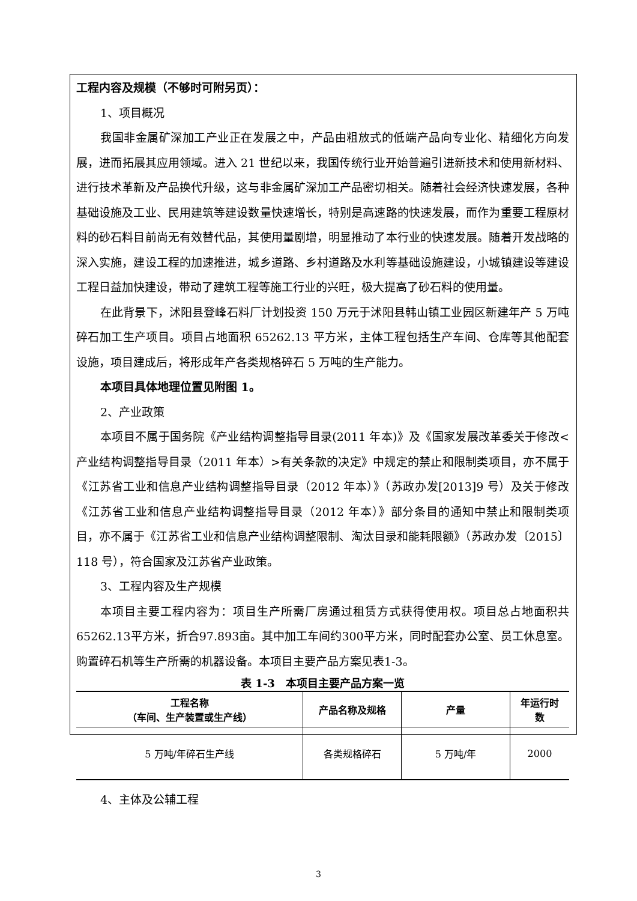工程内容及规模（不够时可附另页）：
1、项目概况
我国非金属矿深加工产业正在发展之中，产品由粗放式的低端产品向专业化、精细化方向发展，进而拓展其应用领域。进入 21 世纪以来，我国传统行业开始普遍引进新技术和使用新材料、进行技术革新及产品换代升级，这与非金属矿深加工产品密切相关。随着社会经济快速发展，各种基础设施及工业、民用建筑等建设数量快速增长，特别是高速路的快速发展，而作为重要工程原材料的砂石料目前尚无有效替代品，其使用量剧增，明显推动了本行业的快速发展。随着开发战略的深入实施，建设工程的加速推进，城乡道路、乡村道路及水利等基础设施建设，小城镇建设等建设工程日益加快建设，带动了建筑工程等施工行业的兴旺，极大提高了砂石料的使用量。
在此背景下，沭阳县登峰石料厂计划投资 150 万元于沭阳县韩山镇工业园区新建年产 5 万吨碎石加工生产项目。项目占地面积 65262.13 平方米，主体工程包括生产车间、仓库等其他配套设施，项目建成后，将形成年产各类规格碎石 5 万吨的生产能力。
本项目具体地理位置见附图 1。
2、产业政策
本项目不属于国务院《产业结构调整指导目录(2011 年本)》及《国家发展改革委关于修改<产业结构调整指导目录（2011 年本）>有关条款的决定》中规定的禁止和限制类项目，亦不属于《江苏省工业和信息产业结构调整指导目录（2012 年本）》（苏政办发[2013]9 号）及关于修改《江苏省工业和信息产业结构调整指导目录（2012 年本）》部分条目的通知中禁止和限制类项目，亦不属于《江苏省工业和信息产业结构调整限制、淘汰目录和能耗限额》（苏政办发〔2015〕118 号），符合国家及江苏省产业政策。
3、工程内容及生产规模
本项目主要工程内容为：项目生产所需厂房通过租赁方式获得使用权。项目总占地面积共65262.13平方米，折合97.893亩。其中加工车间约300平方米，同时配套办公室、员工休息室。购置碎石机等生产所需的机器设备。本项目主要产品方案见表1-3。
表 1-3　本项目主要产品方案一览
| 工程名称 （车间、生产装置或生产线） | 产品名称及规格 | 产量 | 年运行时 数 |
| --- | --- | --- | --- |
| 5 万吨/年碎石生产线 | 各类规格碎石 | 5 万吨/年 | 2000 |
4、主体及公辅工程
3